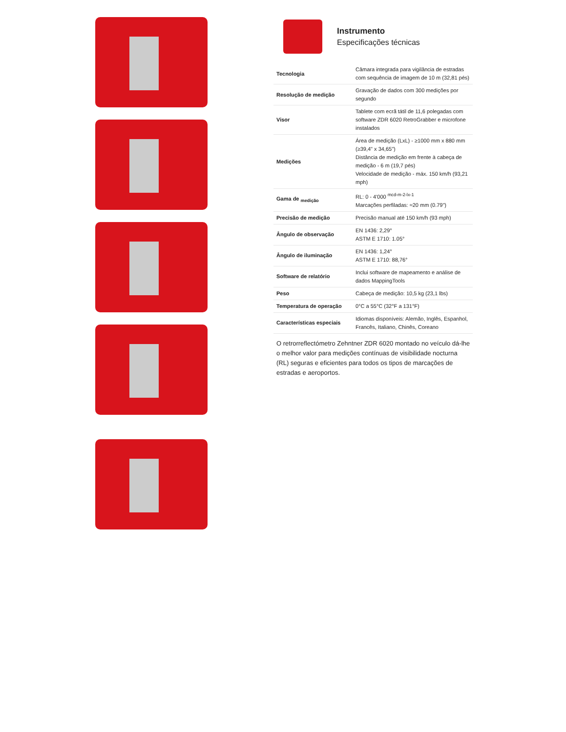Instrumento
Especificações técnicas
| Tecnologia | Câmara integrada para vigilância de estradas com sequência de imagem de 10 m (32,81 pés) |
| Resolução de medição | Gravação de dados com 300 medições por segundo |
| Visor | Tablete com ecrã tátil de 11,6 polegadas com software ZDR 6020 RetroGrabber e microfone instalados |
| Medições | Área de medição (LxL) - ≥1000 mm x 880 mm (≥39,4" x 34,65") Distância de medição em frente à cabeça de medição - 6 m (19,7 pés) Velocidade de medição - máx. 150 km/h (93,21 mph) |
| Gama de <sub>medição</sub> | RL: 0 - 4'000 <sup>mcd-m-2-lx-1</sup> Marcações perfiladas: ≈20 mm (0.79") |
| Precisão de medição | Precisão manual até 150 km/h (93 mph) |
| Ângulo de observação | EN 1436: 2,29° ASTM E 1710: 1.05° |
| Ângulo de iluminação | EN 1436: 1,24° ASTM E 1710: 88,76° |
| Software de relatório | Inclui software de mapeamento e análise de dados MappingTools |
| Peso | Cabeça de medição: 10,5 kg (23,1 lbs) |
| Temperatura de operação | 0°C a 55°C (32°F a 131°F) |
| Características especiais | Idiomas disponíveis: Alemão, Inglês, Espanhol, Francês, Italiano, Chinês, Coreano |
O retrorreflectómetro Zehntner ZDR 6020 montado no veículo dá-lhe o melhor valor para medições contínuas de visibilidade nocturna (RL) seguras e eficientes para todos os tipos de marcações de estradas e aeroportos.